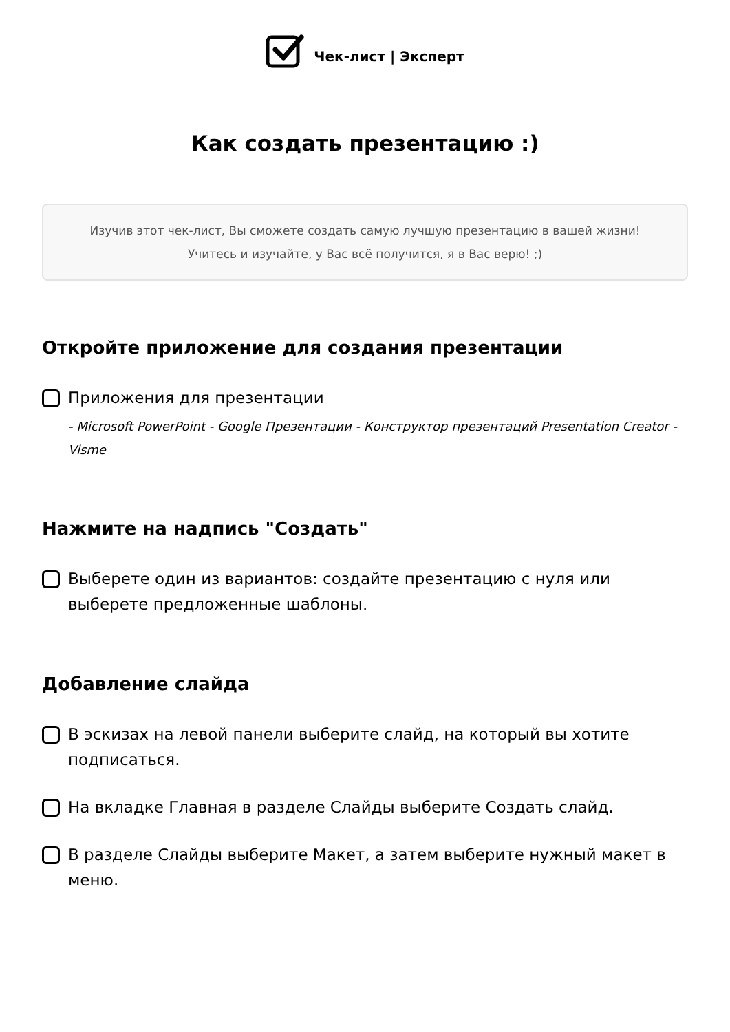Чек-лист | Эксперт
Как создать презентацию :)
Изучив этот чек-лист, Вы сможете создать самую лучшую презентацию в вашей жизни!
Учитесь и изучайте, у Вас всё получится, я в Вас верю! ;)
Откройте приложение для создания презентации
Приложения для презентации
- Microsoft PowerPoint - Google Презентации - Конструктор презентаций Presentation Creator - Visme
Нажмите на надпись "Создать"
Выберете один из вариантов: создайте презентацию с нуля или выберете предложенные шаблоны.
Добавление слайда
В эскизах на левой панели выберите слайд, на который вы хотите подписаться.
На вкладке Главная в разделе Слайды выберите Создать слайд.
В разделе Слайды выберите Макет, а затем выберите нужный макет в меню.